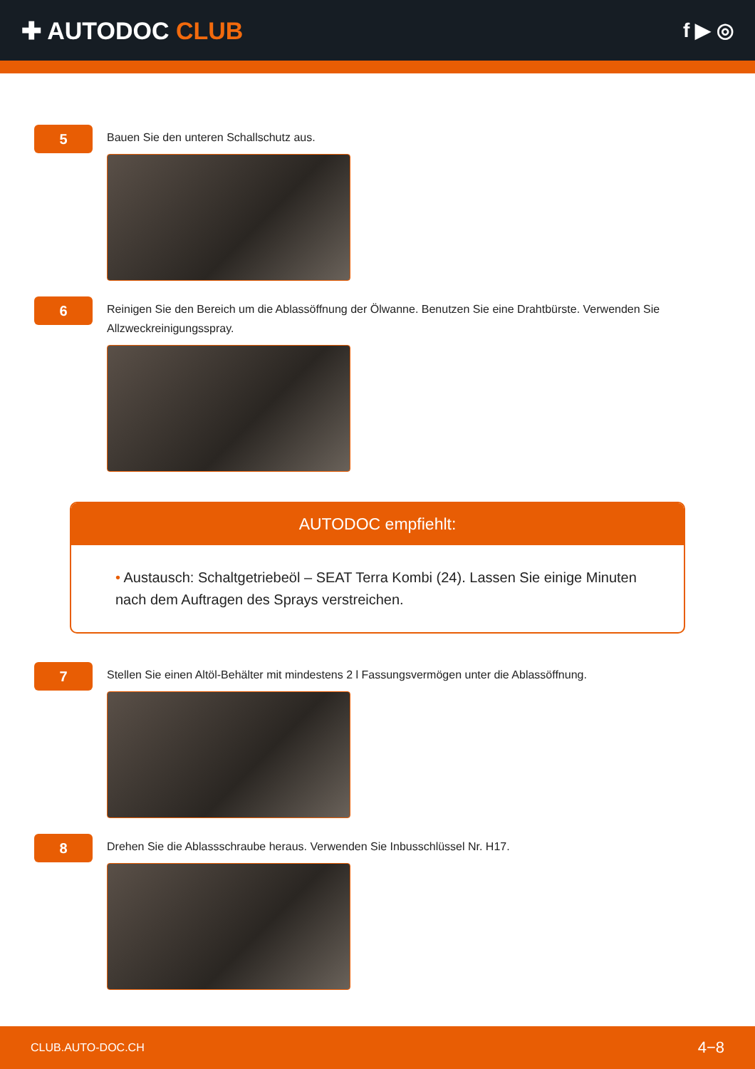✚ AUTODOC CLUB
f ▶ ◎
5
Bauen Sie den unteren Schallschutz aus.
6
Reinigen Sie den Bereich um die Ablassöffnung der Ölwanne. Benutzen Sie eine Drahtbürste. Verwenden Sie Allzweckreinigungsspray.
AUTODOC empfiehlt:
• Austausch: Schaltgetriebeöl – SEAT Terra Kombi (24). Lassen Sie einige Minuten nach dem Auftragen des Sprays verstreichen.
7
Stellen Sie einen Altöl-Behälter mit mindestens 2 l Fassungsvermögen unter die Ablassöffnung.
8
Drehen Sie die Ablassschraube heraus. Verwenden Sie Inbusschlüssel Nr. H17.
CLUB.AUTO-DOC.CH 4−8